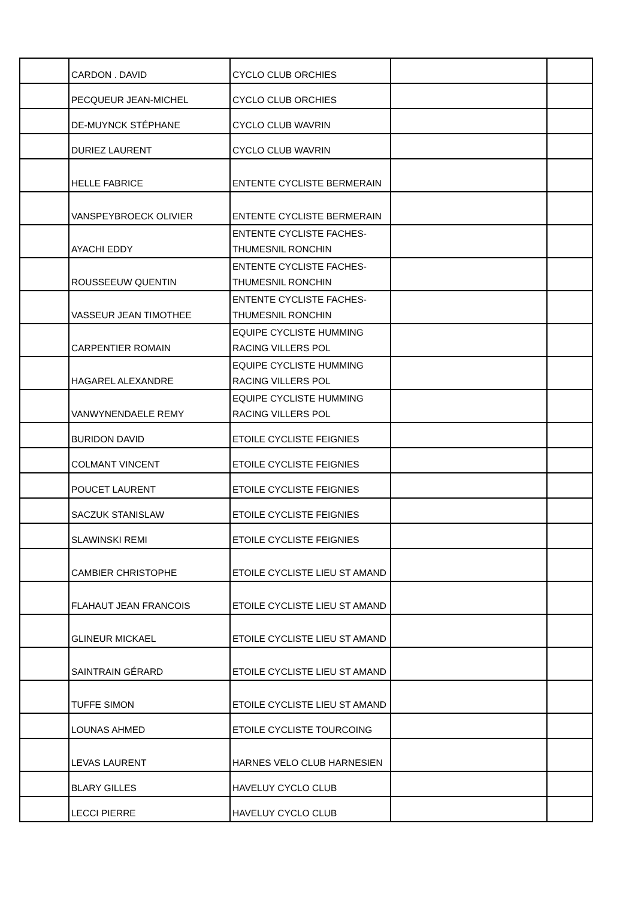| | CARDON . DAVID | CYCLO CLUB ORCHIES | | |
| | PECQUEUR JEAN-MICHEL | CYCLO CLUB ORCHIES | | |
| | DE-MUYNCK STÉPHANE | CYCLO CLUB WAVRIN | | |
| | DURIEZ LAURENT | CYCLO CLUB WAVRIN | | |
| | HELLE FABRICE | ENTENTE CYCLISTE BERMERAIN | | |
| | VANSPEYBROECK OLIVIER | ENTENTE CYCLISTE BERMERAIN | | |
| | AYACHI EDDY | ENTENTE CYCLISTE FACHES-THUMESNIL RONCHIN | | |
| | ROUSSEEUW QUENTIN | ENTENTE CYCLISTE FACHES-THUMESNIL RONCHIN | | |
| | VASSEUR JEAN TIMOTHEE | ENTENTE CYCLISTE FACHES-THUMESNIL RONCHIN | | |
| | CARPENTIER ROMAIN | EQUIPE CYCLISTE HUMMING RACING VILLERS POL | | |
| | HAGAREL ALEXANDRE | EQUIPE CYCLISTE HUMMING RACING VILLERS POL | | |
| | VANWYNENDAELE REMY | EQUIPE CYCLISTE HUMMING RACING VILLERS POL | | |
| | BURIDON DAVID | ETOILE CYCLISTE FEIGNIES | | |
| | COLMANT VINCENT | ETOILE CYCLISTE FEIGNIES | | |
| | POUCET LAURENT | ETOILE CYCLISTE FEIGNIES | | |
| | SACZUK STANISLAW | ETOILE CYCLISTE FEIGNIES | | |
| | SLAWINSKI REMI | ETOILE CYCLISTE FEIGNIES | | |
| | CAMBIER CHRISTOPHE | ETOILE CYCLISTE LIEU ST AMAND | | |
| | FLAHAUT JEAN FRANCOIS | ETOILE CYCLISTE LIEU ST AMAND | | |
| | GLINEUR MICKAEL | ETOILE CYCLISTE LIEU ST AMAND | | |
| | SAINTRAIN GÉRARD | ETOILE CYCLISTE LIEU ST AMAND | | |
| | TUFFE SIMON | ETOILE CYCLISTE LIEU ST AMAND | | |
| | LOUNAS AHMED | ETOILE CYCLISTE TOURCOING | | |
| | LEVAS LAURENT | HARNES VELO CLUB HARNESIEN | | |
| | BLARY GILLES | HAVELUY CYCLO CLUB | | |
| | LECCI PIERRE | HAVELUY CYCLO CLUB | | |